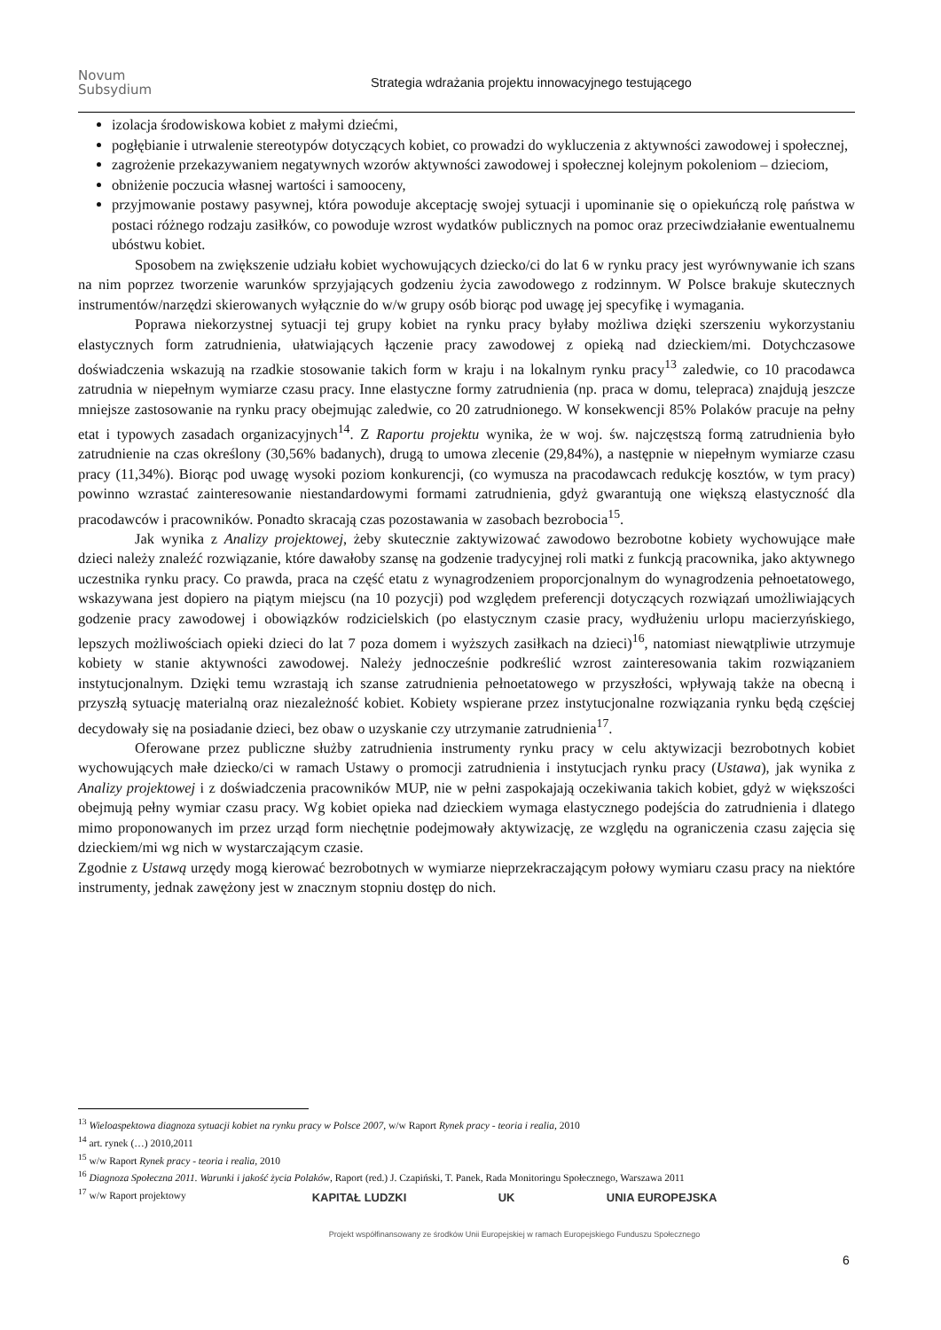Novum
Subsydium
Strategia wdrażania projektu innowacyjnego testującego
izolacja środowiskowa kobiet z małymi dziećmi,
pogłębianie i utrwalenie stereotypów dotyczących kobiet, co prowadzi do wykluczenia z aktywności zawodowej i społecznej,
zagrożenie przekazywaniem negatywnych wzorów aktywności zawodowej i społecznej kolejnym pokoleniom – dzieciom,
obniżenie poczucia własnej wartości i samooceny,
przyjmowanie postawy pasywnej, która powoduje akceptację swojej sytuacji i upominanie się o opiekuńczą rolę państwa w postaci różnego rodzaju zasiłków, co powoduje wzrost wydatków publicznych na pomoc oraz przeciwdziałanie ewentualnemu ubóstwu kobiet.
Sposobem na zwiększenie udziału kobiet wychowujących dziecko/ci do lat 6 w rynku pracy jest wyrównywanie ich szans na nim poprzez tworzenie warunków sprzyjających godzeniu życia zawodowego z rodzinnym. W Polsce brakuje skutecznych instrumentów/narzędzi skierowanych wyłącznie do w/w grupy osób biorąc pod uwagę jej specyfikę i wymagania.
Poprawa niekorzystnej sytuacji tej grupy kobiet na rynku pracy byłaby możliwa dzięki szerszeniu wykorzystaniu elastycznych form zatrudnienia, ułatwiających łączenie pracy zawodowej z opieką nad dzieckiem/mi. Dotychczasowe doświadczenia wskazują na rzadkie stosowanie takich form w kraju i na lokalnym rynku pracy<sup>13</sup> zaledwie, co 10 pracodawca zatrudnia w niepełnym wymiarze czasu pracy. Inne elastyczne formy zatrudnienia (np. praca w domu, telepraca) znajdują jeszcze mniejsze zastosowanie na rynku pracy obejmując zaledwie, co 20 zatrudnionego. W konsekwencji 85% Polaków pracuje na pełny etat i typowych zasadach organizacyjnych<sup>14</sup>. Z Raportu projektu wynika, że w woj. św. najczęstszą formą zatrudnienia było zatrudnienie na czas określony (30,56% badanych), drugą to umowa zlecenie (29,84%), a następnie w niepełnym wymiarze czasu pracy (11,34%). Biorąc pod uwagę wysoki poziom konkurencji, (co wymusza na pracodawcach redukcję kosztów, w tym pracy) powinno wzrastać zainteresowanie niestandardowymi formami zatrudnienia, gdyż gwarantują one większą elastyczność dla pracodawców i pracowników. Ponadto skracają czas pozostawania w zasobach bezrobocia<sup>15</sup>.
Jak wynika z Analizy projektowej, żeby skutecznie zaktywizować zawodowo bezrobotne kobiety wychowujące małe dzieci należy znaleźć rozwiązanie, które dawałoby szansę na godzenie tradycyjnej roli matki z funkcją pracownika, jako aktywnego uczestnika rynku pracy. Co prawda, praca na część etatu z wynagrodzeniem proporcjonalnym do wynagrodzenia pełnoetatowego, wskazywana jest dopiero na piątym miejscu (na 10 pozycji) pod względem preferencji dotyczących rozwiązań umożliwiających godzenie pracy zawodowej i obowiązków rodzicielskich (po elastycznym czasie pracy, wydłużeniu urlopu macierzyńskiego, lepszych możliwościach opieki dzieci do lat 7 poza domem i wyższych zasiłkach na dzieci)<sup>16</sup>, natomiast niewątpliwie utrzymuje kobiety w stanie aktywności zawodowej. Należy jednocześnie podkreślić wzrost zainteresowania takim rozwiązaniem instytucjonalnym. Dzięki temu wzrastają ich szanse zatrudnienia pełnoetatowego w przyszłości, wpływają także na obecną i przyszłą sytuację materialną oraz niezależność kobiet. Kobiety wspierane przez instytucjonalne rozwiązania rynku będą częściej decydowały się na posiadanie dzieci, bez obaw o uzyskanie czy utrzymanie zatrudnienia<sup>17</sup>.
Oferowane przez publiczne służby zatrudnienia instrumenty rynku pracy w celu aktywizacji bezrobotnych kobiet wychowujących małe dziecko/ci w ramach Ustawy o promocji zatrudnienia i instytucjach rynku pracy (Ustawa), jak wynika z Analizy projektowej i z doświadczenia pracowników MUP, nie w pełni zaspokajają oczekiwania takich kobiet, gdyż w większości obejmują pełny wymiar czasu pracy. Wg kobiet opieka nad dzieckiem wymaga elastycznego podejścia do zatrudnienia i dlatego mimo proponowanych im przez urząd form niechętnie podejmowały aktywizację, ze względu na ograniczenia czasu zajęcia się dzieckiem/mi wg nich w wystarczającym czasie.
Zgodnie z Ustawą urzędy mogą kierować bezrobotnych w wymiarze nieprzekraczającym połowy wymiaru czasu pracy na niektóre instrumenty, jednak zawężony jest w znacznym stopniu dostęp do nich.
<sup>13</sup> Wieloaspektowa diagnoza sytuacji kobiet na rynku pracy w Polsce 2007, w/w Raport Rynek pracy - teoria i realia, 2010
<sup>14</sup> art. rynek (…) 2010,2011
<sup>15</sup> w/w Raport Rynek pracy - teoria i realia, 2010
<sup>16</sup> Diagnoza Społeczna 2011. Warunki i jakość życia Polaków, Raport (red.) J. Czapiński, T. Panek, Rada Monitoringu Społecznego, Warszawa 2011
<sup>17</sup> w/w Raport projektowy
KAPITAŁ LUDZKI UK UNIA EUROPEJSKA
Projekt współfinansowany ze środków Unii Europejskiej w ramach Europejskiego Funduszu Społecznego
6